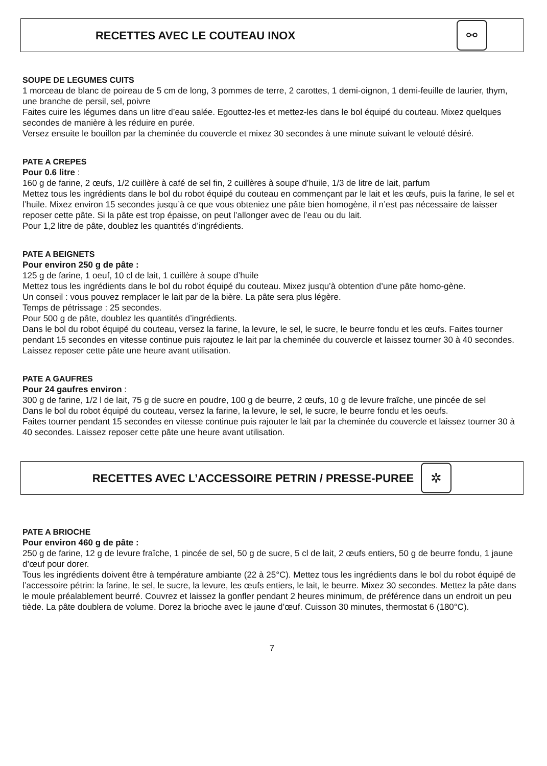RECETTES AVEC LE COUTEAU INOX ⚯
SOUPE DE LEGUMES CUITS
1 morceau de blanc de poireau de 5 cm de long, 3 pommes de terre, 2 carottes, 1 demi-oignon, 1 demi-feuille de laurier, thym, une branche de persil, sel, poivre
Faites cuire les légumes dans un litre d’eau salée. Egouttez-les et mettez-les dans le bol équipé du couteau. Mixez quelques secondes de manière à les réduire en purée.
Versez ensuite le bouillon par la cheminée du couvercle et mixez 30 secondes à une minute suivant le velouté désiré.
PATE A CREPES
Pour 0.6 litre :
160 g de farine, 2 œufs, 1/2 cuillère à café de sel fin, 2 cuillères à soupe d’huile, 1/3 de litre de lait, parfum
Mettez tous les ingrédients dans le bol du robot équipé du couteau en commençant par le lait et les œufs, puis la farine, le sel et l’huile. Mixez environ 15 secondes jusqu’à ce que vous obteniez une pâte bien homogène, il n’est pas nécessaire de laisser reposer cette pâte. Si la pâte est trop épaisse, on peut l’allonger avec de l’eau ou du lait.
Pour 1,2 litre de pâte, doublez les quantités d’ingrédients.
PATE A BEIGNETS
Pour environ 250 g de pâte :
125 g de farine, 1 oeuf, 10 cl de lait, 1 cuillère à soupe d’huile
Mettez tous les ingrédients dans le bol du robot équipé du couteau. Mixez jusqu’à obtention d’une pâte homo-gène.
Un conseil : vous pouvez remplacer le lait par de la bière. La pâte sera plus légère.
Temps de pétrissage : 25 secondes.
Pour 500 g de pâte, doublez les quantités d’ingrédients.
Dans le bol du robot équipé du couteau, versez la farine, la levure, le sel, le sucre, le beurre fondu et les œufs. Faites tourner pendant 15 secondes en vitesse continue puis rajoutez le lait par la cheminée du couvercle et laissez tourner 30 à 40 secondes. Laissez reposer cette pâte une heure avant utilisation.
PATE A GAUFRES
Pour 24 gaufres environ :
300 g de farine, 1/2 l de lait, 75 g de sucre en poudre, 100 g de beurre, 2 œufs, 10 g de levure fraîche, une pincée de sel
Dans le bol du robot équipé du couteau, versez la farine, la levure, le sel, le sucre, le beurre fondu et les oeufs.
Faites tourner pendant 15 secondes en vitesse continue puis rajouter le lait par la cheminée du couvercle et laissez tourner 30 à 40 secondes. Laissez reposer cette pâte une heure avant utilisation.
RECETTES AVEC L’ACCESSOIRE PETRIN / PRESSE-PUREE ✲
PATE A BRIOCHE
Pour environ 460 g de pâte :
250 g de farine, 12 g de levure fraîche, 1 pincée de sel, 50 g de sucre, 5 cl de lait, 2 œufs entiers, 50 g de beurre fondu, 1 jaune d’œuf pour dorer.
Tous les ingrédients doivent être à température ambiante (22 à 25°C). Mettez tous les ingrédients dans le bol du robot équipé de l’accessoire pétrin: la farine, le sel, le sucre, la levure, les œufs entiers, le lait, le beurre. Mixez 30 secondes. Mettez la pâte dans le moule préalablement beurré. Couvrez et laissez la gonfler pendant 2 heures minimum, de préférence dans un endroit un peu tiède. La pâte doublera de volume. Dorez la brioche avec le jaune d’œuf. Cuisson 30 minutes, thermostat 6 (180°C).
7